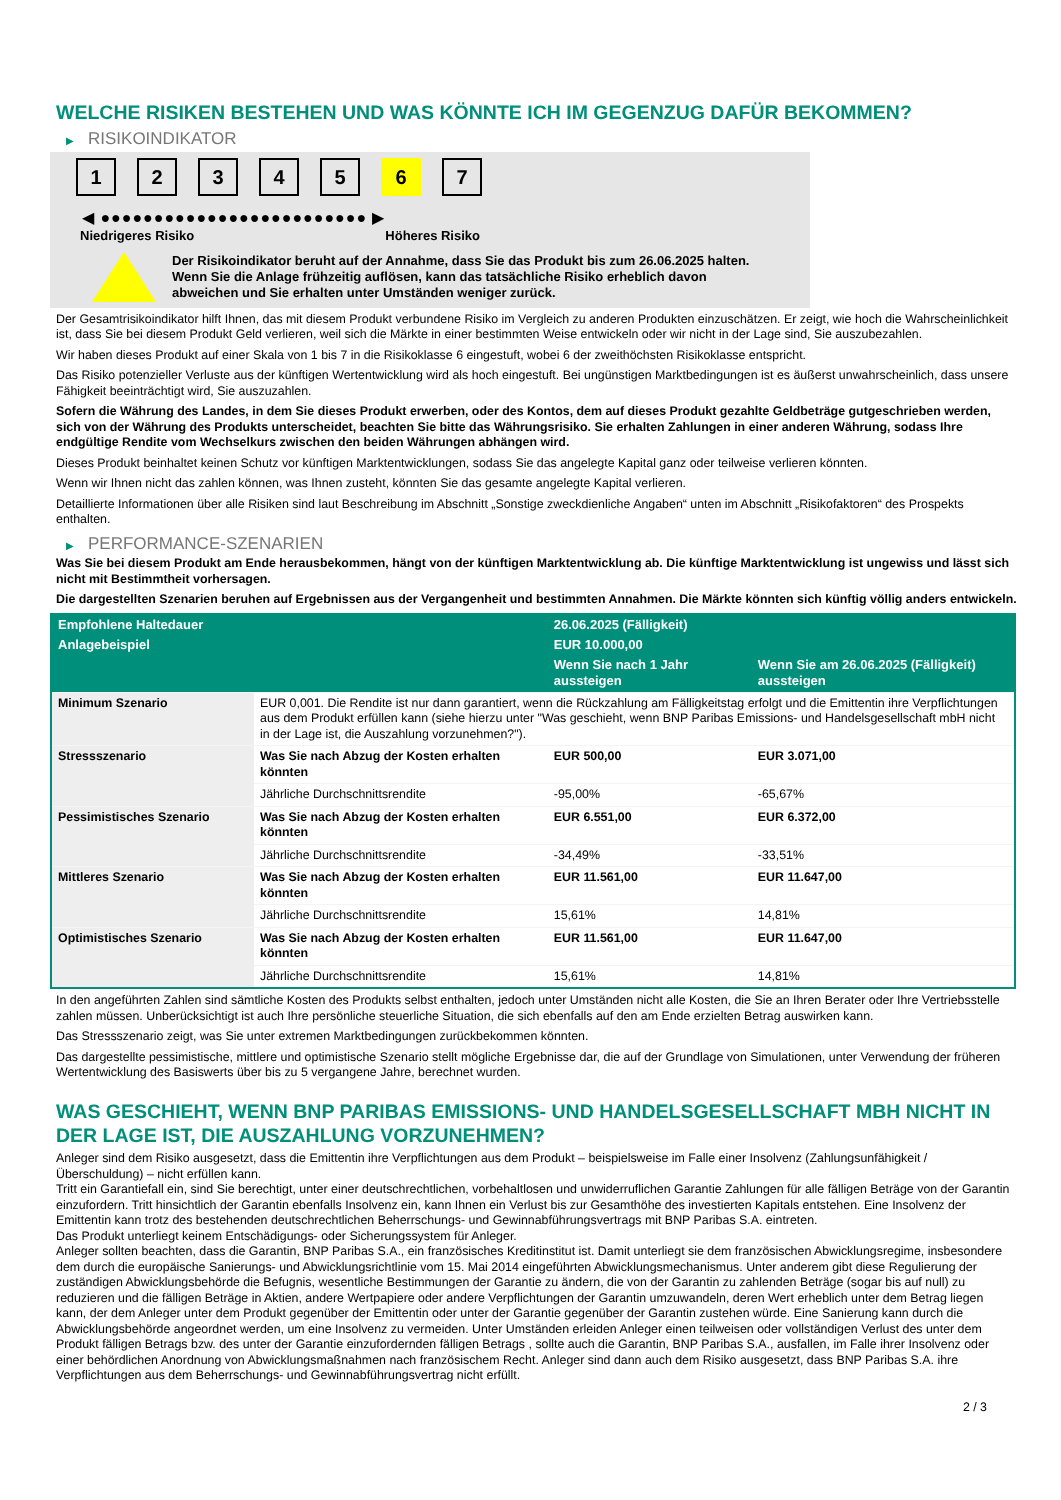WELCHE RISIKEN BESTEHEN UND WAS KÖNNTE ICH IM GEGENZUG DAFÜR BEKOMMEN?
▶ RISIKOINDIKATOR
1 2 3 4 5 6 7
◀ ●●●●●●●●●●●●●●●●●●●●●●●●● ▶
Niedrigeres Risiko Höheres Risiko
Der Risikoindikator beruht auf der Annahme, dass Sie das Produkt bis zum 26.06.2025 halten.
Wenn Sie die Anlage frühzeitig auflösen, kann das tatsächliche Risiko erheblich davon abweichen und Sie erhalten unter Umständen weniger zurück.
Der Gesamtrisikoindikator hilft Ihnen, das mit diesem Produkt verbundene Risiko im Vergleich zu anderen Produkten einzuschätzen. Er zeigt, wie hoch die Wahrscheinlichkeit ist, dass Sie bei diesem Produkt Geld verlieren, weil sich die Märkte in einer bestimmten Weise entwickeln oder wir nicht in der Lage sind, Sie auszubezahlen.
Wir haben dieses Produkt auf einer Skala von 1 bis 7 in die Risikoklasse 6 eingestuft, wobei 6 der zweithöchsten Risikoklasse entspricht.
Das Risiko potenzieller Verluste aus der künftigen Wertentwicklung wird als hoch eingestuft. Bei ungünstigen Marktbedingungen ist es äußerst unwahrscheinlich, dass unsere Fähigkeit beeinträchtigt wird, Sie auszuzahlen.
Sofern die Währung des Landes, in dem Sie dieses Produkt erwerben, oder des Kontos, dem auf dieses Produkt gezahlte Geldbeträge gutgeschrieben werden, sich von der Währung des Produkts unterscheidet, beachten Sie bitte das Währungsrisiko. Sie erhalten Zahlungen in einer anderen Währung, sodass Ihre endgültige Rendite vom Wechselkurs zwischen den beiden Währungen abhängen wird.
Dieses Produkt beinhaltet keinen Schutz vor künftigen Marktentwicklungen, sodass Sie das angelegte Kapital ganz oder teilweise verlieren könnten.
Wenn wir Ihnen nicht das zahlen können, was Ihnen zusteht, könnten Sie das gesamte angelegte Kapital verlieren.
Detaillierte Informationen über alle Risiken sind laut Beschreibung im Abschnitt „Sonstige zweckdienliche Angaben“ unten im Abschnitt „Risikofaktoren“ des Prospekts enthalten.
▶ PERFORMANCE-SZENARIEN
Was Sie bei diesem Produkt am Ende herausbekommen, hängt von der künftigen Marktentwicklung ab. Die künftige Marktentwicklung ist ungewiss und lässt sich nicht mit Bestimmtheit vorhersagen.
Die dargestellten Szenarien beruhen auf Ergebnissen aus der Vergangenheit und bestimmten Annahmen. Die Märkte könnten sich künftig völlig anders entwickeln.
| Empfohlene Haltedauer | | 26.06.2025 (Fälligkeit) | |
| --- | --- | --- | --- |
| Anlagebeispiel | | EUR 10.000,00 | |
| | | Wenn Sie nach 1 Jahr aussteigen | Wenn Sie am 26.06.2025 (Fälligkeit) aussteigen |
| Minimum Szenario | EUR 0,001. Die Rendite ist nur dann garantiert, wenn die Rückzahlung am Fälligkeitstag erfolgt und die Emittentin ihre Verpflichtungen aus dem Produkt erfüllen kann (siehe hierzu unter "Was geschieht, wenn BNP Paribas Emissions- und Handelsgesellschaft mbH nicht in der Lage ist, die Auszahlung vorzunehmen?"). | | |
| Stressszenario | Was Sie nach Abzug der Kosten erhalten könnten | EUR 500,00 | EUR 3.071,00 |
| | Jährliche Durchschnittsrendite | -95,00% | -65,67% |
| Pessimistisches Szenario | Was Sie nach Abzug der Kosten erhalten könnten | EUR 6.551,00 | EUR 6.372,00 |
| | Jährliche Durchschnittsrendite | -34,49% | -33,51% |
| Mittleres Szenario | Was Sie nach Abzug der Kosten erhalten könnten | EUR 11.561,00 | EUR 11.647,00 |
| | Jährliche Durchschnittsrendite | 15,61% | 14,81% |
| Optimistisches Szenario | Was Sie nach Abzug der Kosten erhalten könnten | EUR 11.561,00 | EUR 11.647,00 |
| | Jährliche Durchschnittsrendite | 15,61% | 14,81% |
In den angeführten Zahlen sind sämtliche Kosten des Produkts selbst enthalten, jedoch unter Umständen nicht alle Kosten, die Sie an Ihren Berater oder Ihre Vertriebsstelle zahlen müssen. Unberücksichtigt ist auch Ihre persönliche steuerliche Situation, die sich ebenfalls auf den am Ende erzielten Betrag auswirken kann.
Das Stressszenario zeigt, was Sie unter extremen Marktbedingungen zurückbekommen könnten.
Das dargestellte pessimistische, mittlere und optimistische Szenario stellt mögliche Ergebnisse dar, die auf der Grundlage von Simulationen, unter Verwendung der früheren Wertentwicklung des Basiswerts über bis zu 5 vergangene Jahre, berechnet wurden.
WAS GESCHIEHT, WENN BNP PARIBAS EMISSIONS- UND HANDELSGESELLSCHAFT MBH NICHT IN DER LAGE IST, DIE AUSZAHLUNG VORZUNEHMEN?
Anleger sind dem Risiko ausgesetzt, dass die Emittentin ihre Verpflichtungen aus dem Produkt – beispielsweise im Falle einer Insolvenz (Zahlungsunfähigkeit / Überschuldung) – nicht erfüllen kann.
Tritt ein Garantiefall ein, sind Sie berechtigt, unter einer deutschrechtlichen, vorbehaltlosen und unwiderruflichen Garantie Zahlungen für alle fälligen Beträge von der Garantin einzufordern. Tritt hinsichtlich der Garantin ebenfalls Insolvenz ein, kann Ihnen ein Verlust bis zur Gesamthöhe des investierten Kapitals entstehen. Eine Insolvenz der Emittentin kann trotz des bestehenden deutschrechtlichen Beherrschungs- und Gewinnabführungsvertrags mit BNP Paribas S.A. eintreten.
Das Produkt unterliegt keinem Entschädigungs- oder Sicherungssystem für Anleger.
Anleger sollten beachten, dass die Garantin, BNP Paribas S.A., ein französisches Kreditinstitut ist. Damit unterliegt sie dem französischen Abwicklungsregime, insbesondere dem durch die europäische Sanierungs- und Abwicklungsrichtlinie vom 15. Mai 2014 eingeführten Abwicklungsmechanismus. Unter anderem gibt diese Regulierung der zuständigen Abwicklungsbehörde die Befugnis, wesentliche Bestimmungen der Garantie zu ändern, die von der Garantin zu zahlenden Beträge (sogar bis auf null) zu reduzieren und die fälligen Beträge in Aktien, andere Wertpapiere oder andere Verpflichtungen der Garantin umzuwandeln, deren Wert erheblich unter dem Betrag liegen kann, der dem Anleger unter dem Produkt gegenüber der Emittentin oder unter der Garantie gegenüber der Garantin zustehen würde. Eine Sanierung kann durch die Abwicklungsbehörde angeordnet werden, um eine Insolvenz zu vermeiden. Unter Umständen erleiden Anleger einen teilweisen oder vollständigen Verlust des unter dem Produkt fälligen Betrags bzw. des unter der Garantie einzufordernden fälligen Betrags , sollte auch die Garantin, BNP Paribas S.A., ausfallen, im Falle ihrer Insolvenz oder einer behördlichen Anordnung von Abwicklungsmaßnahmen nach französischem Recht. Anleger sind dann auch dem Risiko ausgesetzt, dass BNP Paribas S.A. ihre Verpflichtungen aus dem Beherrschungs- und Gewinnabführungsvertrag nicht erfüllt.
2 / 3